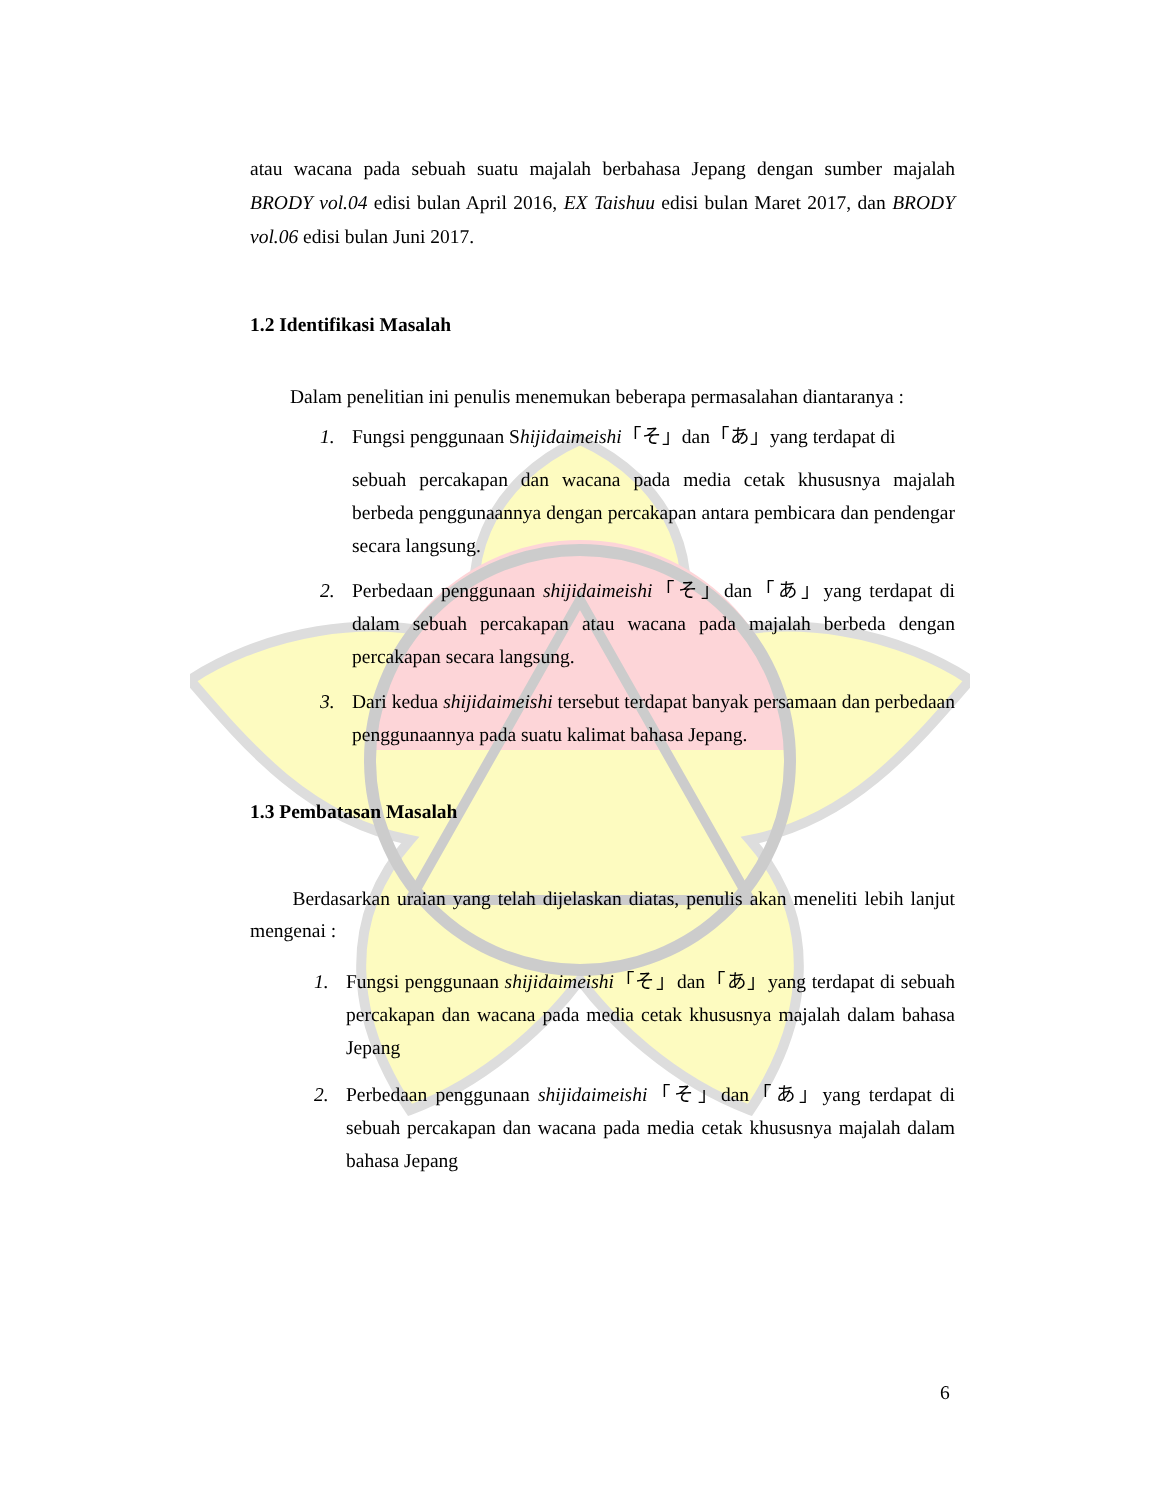atau wacana pada sebuah suatu majalah berbahasa Jepang dengan sumber majalah BRODY vol.04 edisi bulan April 2016, EX Taishuu edisi bulan Maret 2017, dan BRODY vol.06 edisi bulan Juni 2017.
1.2 Identifikasi Masalah
Dalam penelitian ini penulis menemukan beberapa permasalahan diantaranya :
1. Fungsi penggunaan Shijidaimeishi「そ」dan「あ」yang terdapat di
sebuah percakapan dan wacana pada media cetak khususnya majalah berbeda penggunaannya dengan percakapan antara pembicara dan pendengar secara langsung.
2. Perbedaan penggunaan shijidaimeishi「そ」dan「あ」yang terdapat di dalam sebuah percakapan atau wacana pada majalah berbeda dengan percakapan secara langsung.
3. Dari kedua shijidaimeishi tersebut terdapat banyak persamaan dan perbedaan penggunaannya pada suatu kalimat bahasa Jepang.
1.3 Pembatasan Masalah
Berdasarkan uraian yang telah dijelaskan diatas, penulis akan meneliti lebih lanjut mengenai :
1. Fungsi penggunaan shijidaimeishi「そ」dan「あ」yang terdapat di sebuah percakapan dan wacana pada media cetak khususnya majalah dalam bahasa Jepang
2. Perbedaan penggunaan shijidaimeishi「そ」dan「あ」yang terdapat di sebuah percakapan dan wacana pada media cetak khususnya majalah dalam bahasa Jepang
6